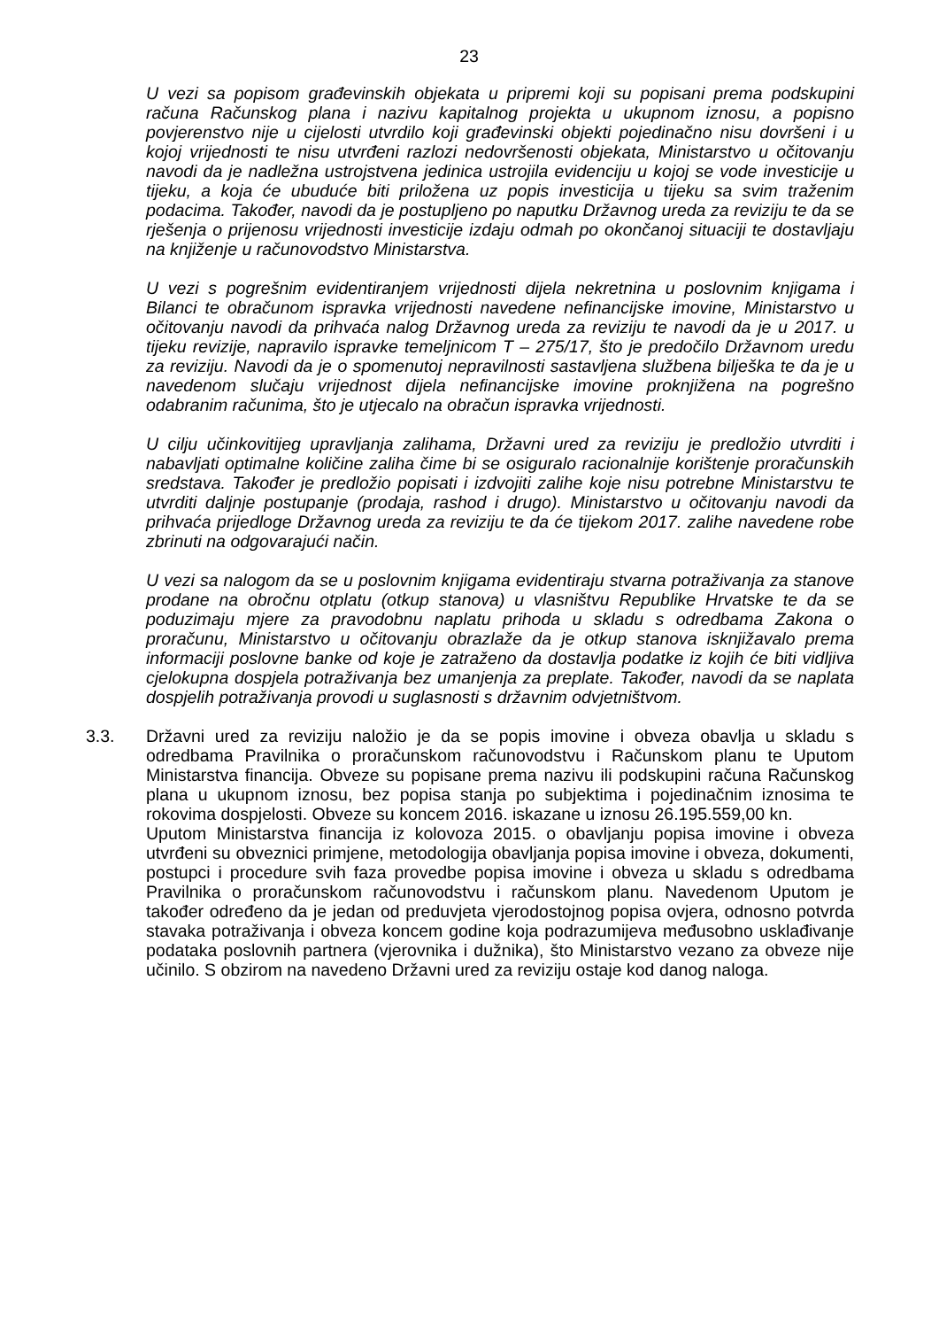23
U vezi sa popisom građevinskih objekata u pripremi koji su popisani prema podskupini računa Računskog plana i nazivu kapitalnog projekta u ukupnom iznosu, a popisno povjerenstvo nije u cijelosti utvrdilo koji građevinski objekti pojedinačno nisu dovršeni i u kojoj vrijednosti te nisu utvrđeni razlozi nedovršenosti objekata, Ministarstvo u očitovanju navodi da je nadležna ustrojstvena jedinica ustrojila evidenciju u kojoj se vode investicije u tijeku, a koja će ubuduće biti priložena uz popis investicija u tijeku sa svim traženim podacima. Također, navodi da je postupljeno po naputku Državnog ureda za reviziju te da se rješenja o prijenosu vrijednosti investicije izdaju odmah po okončanoj situaciji te dostavljaju na knjiženje u računovodstvo Ministarstva.
U vezi s pogrešnim evidentiranjem vrijednosti dijela nekretnina u poslovnim knjigama i Bilanci te obračunom ispravka vrijednosti navedene nefinancijske imovine, Ministarstvo u očitovanju navodi da prihvaća nalog Državnog ureda za reviziju te navodi da je u 2017. u tijeku revizije, napravilo ispravke temeljnicom T – 275/17, što je predočilo Državnom uredu za reviziju. Navodi da je o spomenutoj nepravilnosti sastavljena službena bilješka te da je u navedenom slučaju vrijednost dijela nefinancijske imovine proknjižena na pogrešno odabranim računima, što je utjecalo na obračun ispravka vrijednosti.
U cilju učinkovitijeg upravljanja zalihama, Državni ured za reviziju je predložio utvrditi i nabavljati optimalne količine zaliha čime bi se osiguralo racionalnije korištenje proračunskih sredstava. Također je predložio popisati i izdvojiti zalihe koje nisu potrebne Ministarstvu te utvrditi daljnje postupanje (prodaja, rashod i drugo). Ministarstvo u očitovanju navodi da prihvaća prijedloge Državnog ureda za reviziju te da će tijekom 2017. zalihe navedene robe zbrinuti na odgovarajući način.
U vezi sa nalogom da se u poslovnim knjigama evidentiraju stvarna potraživanja za stanove prodane na obročnu otplatu (otkup stanova) u vlasništvu Republike Hrvatske te da se poduzimaju mjere za pravodobnu naplatu prihoda u skladu s odredbama Zakona o proračunu, Ministarstvo u očitovanju obrazlaže da je otkup stanova isknjižavalo prema informaciji poslovne banke od koje je zatraženo da dostavlja podatke iz kojih će biti vidljiva cjelokupna dospjela potraživanja bez umanjenja za preplate. Također, navodi da se naplata dospjelih potraživanja provodi u suglasnosti s državnim odvjetništvom.
3.3. Državni ured za reviziju naložio je da se popis imovine i obveza obavlja u skladu s odredbama Pravilnika o proračunskom računovodstvu i Računskom planu te Uputom Ministarstva financija. Obveze su popisane prema nazivu ili podskupini računa Računskog plana u ukupnom iznosu, bez popisa stanja po subjektima i pojedinačnim iznosima te rokovima dospjelosti. Obveze su koncem 2016. iskazane u iznosu 26.195.559,00 kn.
Uputom Ministarstva financija iz kolovoza 2015. o obavljanju popisa imovine i obveza utvrđeni su obveznici primjene, metodologija obavljanja popisa imovine i obveza, dokumenti, postupci i procedure svih faza provedbe popisa imovine i obveza u skladu s odredbama Pravilnika o proračunskom računovodstvu i računskom planu. Navedenom Uputom je također određeno da je jedan od preduvjeta vjerodostojnog popisa ovjera, odnosno potvrda stavaka potraživanja i obveza koncem godine koja podrazumijeva međusobno usklađivanje podataka poslovnih partnera (vjerovnika i dužnika), što Ministarstvo vezano za obveze nije učinilo. S obzirom na navedeno Državni ured za reviziju ostaje kod danog naloga.